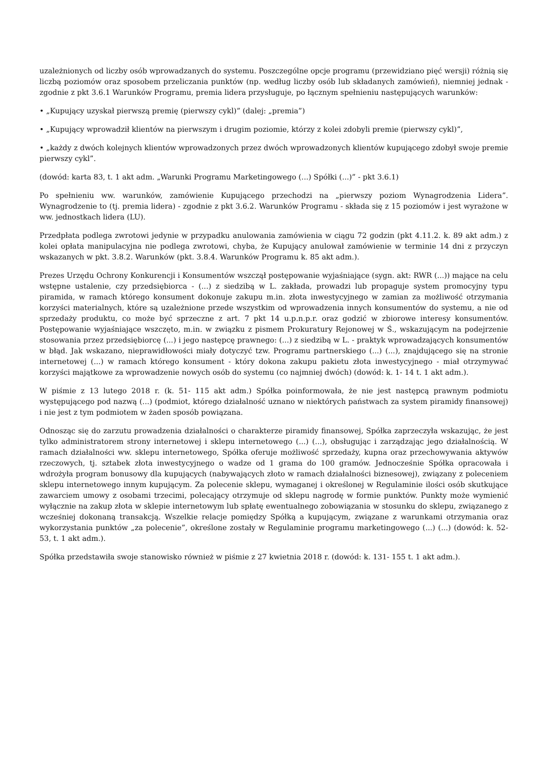uzależnionych od liczby osób wprowadzanych do systemu. Poszczególne opcje programu (przewidziano pięć wersji) różnią się liczbą poziomów oraz sposobem przeliczania punktów (np. według liczby osób lub składanych zamówień), niemniej jednak - zgodnie z pkt 3.6.1 Warunków Programu, premia lidera przysługuje, po łącznym spełnieniu następujących warunków:
• „Kupujący uzyskał pierwszą premię (pierwszy cykl)” (dalej: „premia”)
• „Kupujący wprowadził klientów na pierwszym i drugim poziomie, którzy z kolei zdobyli premie (pierwszy cykl)”,
• „każdy z dwóch kolejnych klientów wprowadzonych przez dwóch wprowadzonych klientów kupującego zdobył swoje premie pierwszy cykl”.
(dowód: karta 83, t. 1 akt adm. „Warunki Programu Marketingowego (...) Spółki (...)” - pkt 3.6.1)
Po spełnieniu ww. warunków, zamówienie Kupującego przechodzi na „pierwszy poziom Wynagrodzenia Lidera”. Wynagrodzenie to (tj. premia lidera) - zgodnie z pkt 3.6.2. Warunków Programu - składa się z 15 poziomów i jest wyrażone w ww. jednostkach lidera (LU).
Przedpłata podlega zwrotowi jedynie w przypadku anulowania zamówienia w ciągu 72 godzin (pkt 4.11.2. k. 89 akt adm.) z kolei opłata manipulacyjna nie podlega zwrotowi, chyba, że Kupujący anulował zamówienie w terminie 14 dni z przyczyn wskazanych w pkt. 3.8.2. Warunków (pkt. 3.8.4. Warunków Programu k. 85 akt adm.).
Prezes Urzędu Ochrony Konkurencji i Konsumentów wszczął postępowanie wyjaśniające (sygn. akt: RWR (...)) mające na celu wstępne ustalenie, czy przedsiębiorca - (...) z siedzibą w L. zakłada, prowadzi lub propaguje system promocyjny typu piramida, w ramach którego konsument dokonuje zakupu m.in. złota inwestycyjnego w zamian za możliwość otrzymania korzyści materialnych, które są uzależnione przede wszystkim od wprowadzenia innych konsumentów do systemu, a nie od sprzedaży produktu, co może być sprzeczne z art. 7 pkt 14 u.p.n.p.r. oraz godzić w zbiorowe interesy konsumentów. Postępowanie wyjaśniające wszczęto, m.in. w związku z pismem Prokuratury Rejonowej w Ś., wskazującym na podejrzenie stosowania przez przedsiębiorcę (...) i jego następcę prawnego: (...) z siedzibą w L. - praktyk wprowadzających konsumentów w błąd. Jak wskazano, nieprawidłowości miały dotyczyć tzw. Programu partnerskiego (...) (...), znajdującego się na stronie internetowej (...) w ramach którego konsument - który dokona zakupu pakietu złota inwestycyjnego - miał otrzymywać korzyści majątkowe za wprowadzenie nowych osób do systemu (co najmniej dwóch) (dowód: k. 1- 14 t. 1 akt adm.).
W piśmie z 13 lutego 2018 r. (k. 51- 115 akt adm.) Spółka poinformowała, że nie jest następcą prawnym podmiotu występującego pod nazwą (...) (podmiot, którego działalność uznano w niektórych państwach za system piramidy finansowej) i nie jest z tym podmiotem w żaden sposób powiązana.
Odnosząc się do zarzutu prowadzenia działalności o charakterze piramidy finansowej, Spółka zaprzeczyła wskazując, że jest tylko administratorem strony internetowej i sklepu internetowego (...) (...), obsługując i zarządzając jego działalnością. W ramach działalności ww. sklepu internetowego, Spółka oferuje możliwość sprzedaży, kupna oraz przechowywania aktywów rzeczowych, tj. sztabek złota inwestycyjnego o wadze od 1 grama do 100 gramów. Jednocześnie Spółka opracowała i wdrożyła program bonusowy dla kupujących (nabywających złoto w ramach działalności biznesowej), związany z poleceniem sklepu internetowego innym kupującym. Za polecenie sklepu, wymaganej i określonej w Regulaminie ilości osób skutkujące zawarciem umowy z osobami trzecimi, polecający otrzymuje od sklepu nagrodę w formie punktów. Punkty może wymienić wyłącznie na zakup złota w sklepie internetowym lub spłatę ewentualnego zobowiązania w stosunku do sklepu, związanego z wcześniej dokonaną transakcją. Wszelkie relacje pomiędzy Spółką a kupującym, związane z warunkami otrzymania oraz wykorzystania punktów „za polecenie”, określone zostały w Regulaminie programu marketingowego (...) (...) (dowód: k. 52-53, t. 1 akt adm.).
Spółka przedstawiła swoje stanowisko również w piśmie z 27 kwietnia 2018 r. (dowód: k. 131- 155 t. 1 akt adm.).